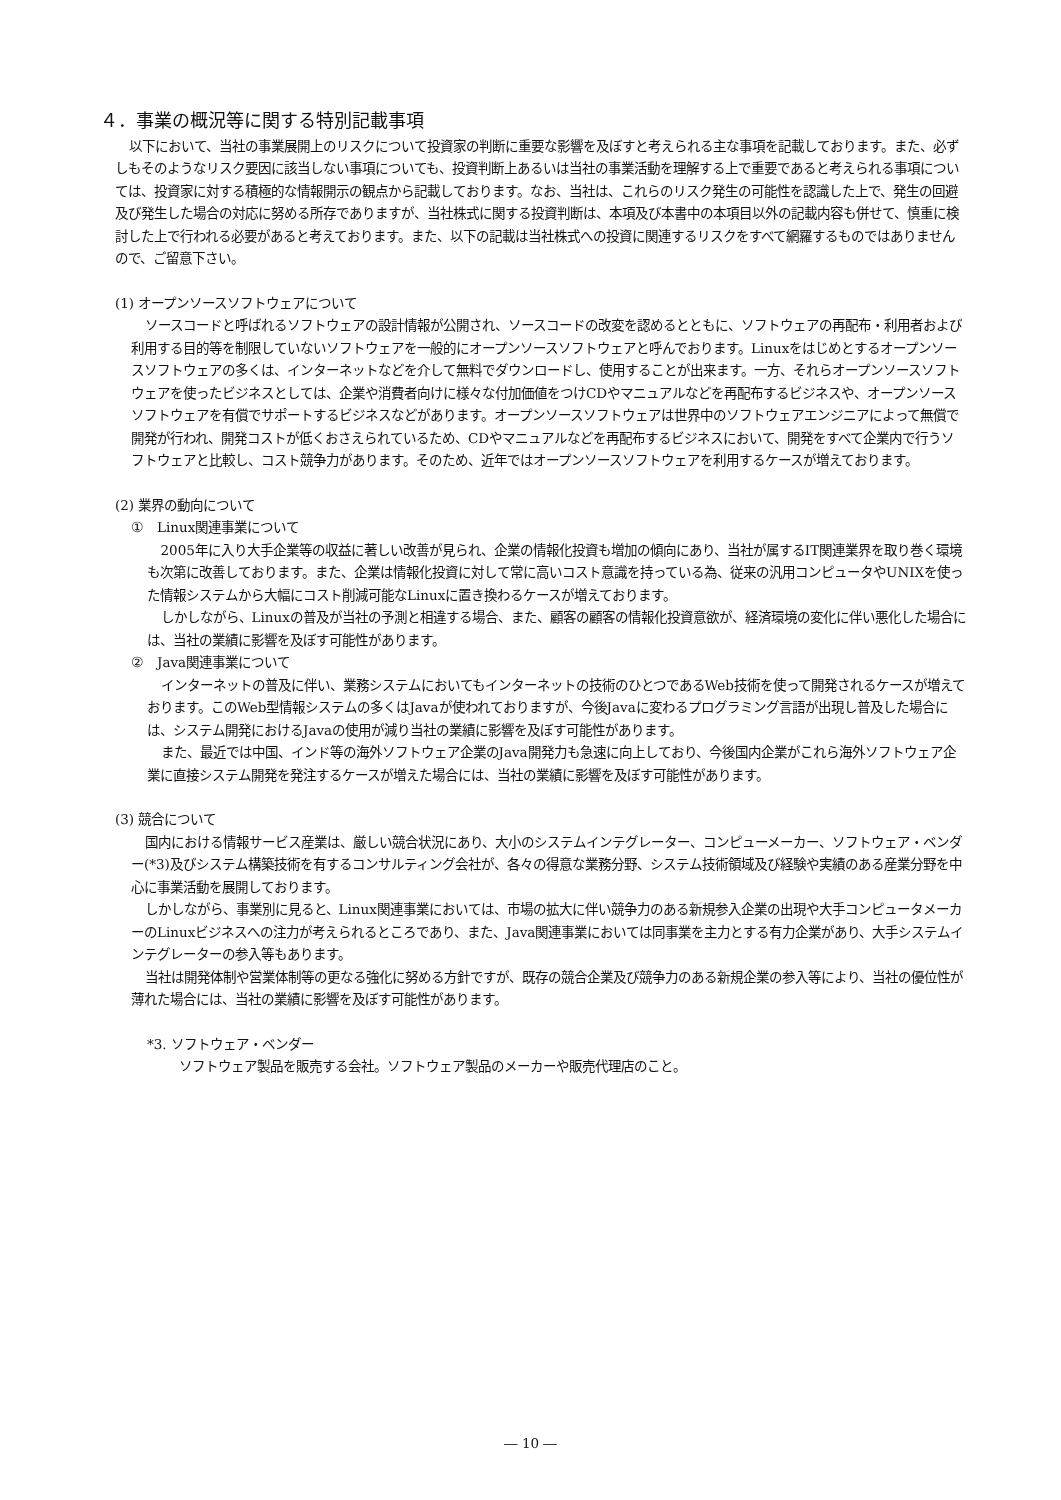４．事業の概況等に関する特別記載事項
以下において、当社の事業展開上のリスクについて投資家の判断に重要な影響を及ぼすと考えられる主な事項を記載しております。また、必ずしもそのようなリスク要因に該当しない事項についても、投資判断上あるいは当社の事業活動を理解する上で重要であると考えられる事項については、投資家に対する積極的な情報開示の観点から記載しております。なお、当社は、これらのリスク発生の可能性を認識した上で、発生の回避及び発生した場合の対応に努める所存でありますが、当社株式に関する投資判断は、本項及び本書中の本項目以外の記載内容も併せて、慎重に検討した上で行われる必要があると考えております。また、以下の記載は当社株式への投資に関連するリスクをすべて網羅するものではありませんので、ご留意下さい。
(1) オープンソースソフトウェアについて
ソースコードと呼ばれるソフトウェアの設計情報が公開され、ソースコードの改変を認めるとともに、ソフトウェアの再配布・利用者および利用する目的等を制限していないソフトウェアを一般的にオープンソースソフトウェアと呼んでおります。Linuxをはじめとするオープンソースソフトウェアの多くは、インターネットなどを介して無料でダウンロードし、使用することが出来ます。一方、それらオープンソースソフトウェアを使ったビジネスとしては、企業や消費者向けに様々な付加価値をつけCDやマニュアルなどを再配布するビジネスや、オープンソースソフトウェアを有償でサポートするビジネスなどがあります。オープンソースソフトウェアは世界中のソフトウェアエンジニアによって無償で開発が行われ、開発コストが低くおさえられているため、CDやマニュアルなどを再配布するビジネスにおいて、開発をすべて企業内で行うソフトウェアと比較し、コスト競争力があります。そのため、近年ではオープンソースソフトウェアを利用するケースが増えております。
(2) 業界の動向について
①　Linux関連事業について
2005年に入り大手企業等の収益に著しい改善が見られ、企業の情報化投資も増加の傾向にあり、当社が属するIT関連業界を取り巻く環境も次第に改善しております。また、企業は情報化投資に対して常に高いコスト意識を持っている為、従来の汎用コンピュータやUNIXを使った情報システムから大幅にコスト削減可能なLinuxに置き換わるケースが増えております。
しかしながら、Linuxの普及が当社の予測と相違する場合、また、顧客の顧客の情報化投資意欲が、経済環境の変化に伴い悪化した場合には、当社の業績に影響を及ぼす可能性があります。
②　Java関連事業について
インターネットの普及に伴い、業務システムにおいてもインターネットの技術のひとつであるWeb技術を使って開発されるケースが増えております。このWeb型情報システムの多くはJavaが使われておりますが、今後Javaに変わるプログラミング言語が出現し普及した場合には、システム開発におけるJavaの使用が減り当社の業績に影響を及ぼす可能性があります。
また、最近では中国、インド等の海外ソフトウェア企業のJava開発力も急速に向上しており、今後国内企業がこれら海外ソフトウェア企業に直接システム開発を発注するケースが増えた場合には、当社の業績に影響を及ぼす可能性があります。
(3) 競合について
国内における情報サービス産業は、厳しい競合状況にあり、大小のシステムインテグレーター、コンピューメーカー、ソフトウェア・ベンダー(*3)及びシステム構築技術を有するコンサルティング会社が、各々の得意な業務分野、システム技術領域及び経験や実績のある産業分野を中心に事業活動を展開しております。
しかしながら、事業別に見ると、Linux関連事業においては、市場の拡大に伴い競争力のある新規参入企業の出現や大手コンピュータメーカーのLinuxビジネスへの注力が考えられるところであり、また、Java関連事業においては同事業を主力とする有力企業があり、大手システムインテグレーターの参入等もあります。
当社は開発体制や営業体制等の更なる強化に努める方針ですが、既存の競合企業及び競争力のある新規企業の参入等により、当社の優位性が薄れた場合には、当社の業績に影響を及ぼす可能性があります。
*3. ソフトウェア・ベンダー
ソフトウェア製品を販売する会社。ソフトウェア製品のメーカーや販売代理店のこと。
― 10 ―